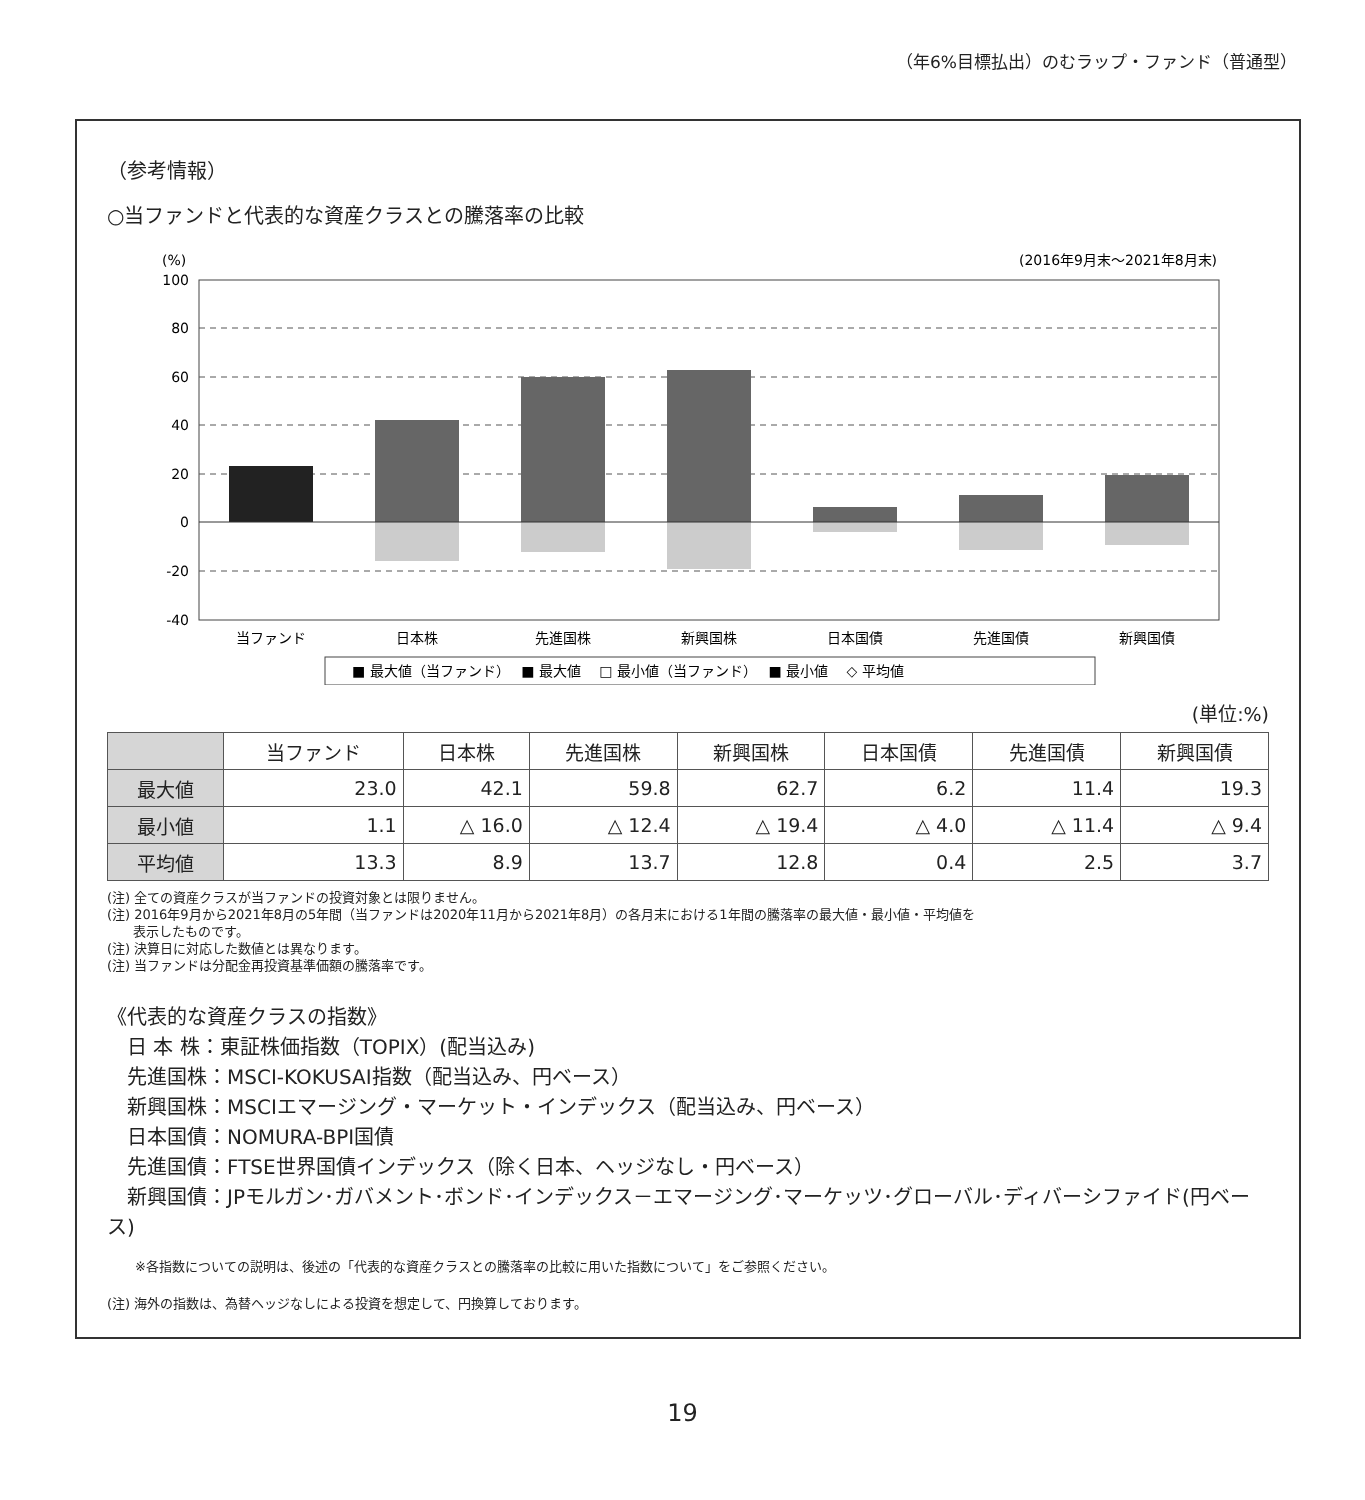（年6%目標払出）のむラップ・ファンド（普通型）
（参考情報）
○当ファンドと代表的な資産クラスとの騰落率の比較
(%)
(2016年9月末〜2021年8月末)
100
80
60
40
20
0
-20
-40
当ファンド
日本株
先進国株
新興国株
日本国債
先進国債
新興国債
■ 最大値（当ファンド）　 ■ 最大値　 □ 最小値（当ファンド）　 ■ 最小値　 ◇ 平均値
(単位:%)
| | 当ファンド | 日本株 | 先進国株 | 新興国株 | 日本国債 | 先進国債 | 新興国債 |
| --- | --- | --- | --- | --- | --- | --- | --- |
| 最大値 | 23.0 | 42.1 | 59.8 | 62.7 | 6.2 | 11.4 | 19.3 |
| 最小値 | 1.1 | △ 16.0 | △ 12.4 | △ 19.4 | △ 4.0 | △ 11.4 | △ 9.4 |
| 平均値 | 13.3 | 8.9 | 13.7 | 12.8 | 0.4 | 2.5 | 3.7 |
(注) 全ての資産クラスが当ファンドの投資対象とは限りません。
(注) 2016年9月から2021年8月の5年間（当ファンドは2020年11月から2021年8月）の各月末における1年間の騰落率の最大値・最小値・平均値を
　　表示したものです。
(注) 決算日に対応した数値とは異なります。
(注) 当ファンドは分配金再投資基準価額の騰落率です。
《代表的な資産クラスの指数》
　日 本 株：東証株価指数（TOPIX）(配当込み)
　先進国株：MSCI-KOKUSAI指数（配当込み、円ベース）
　新興国株：MSCIエマージング・マーケット・インデックス（配当込み、円ベース）
　日本国債：NOMURA-BPI国債
　先進国債：FTSE世界国債インデックス（除く日本、ヘッジなし・円ベース）
　新興国債：JPモルガン･ガバメント･ボンド･インデックス－エマージング･マーケッツ･グローバル･ディバーシファイド(円ベース)
※各指数についての説明は、後述の「代表的な資産クラスとの騰落率の比較に用いた指数について」をご参照ください。
(注) 海外の指数は、為替ヘッジなしによる投資を想定して、円換算しております。
19